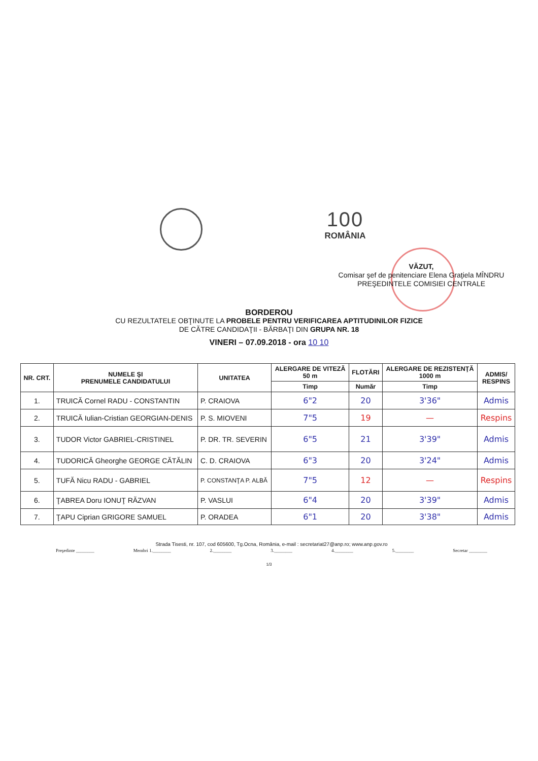100
ROMÂNIA
VĂZUT,
Comisar şef de penitenciare Elena Graţiela MÎNDRU
PREŞEDINTELE COMISIEI CENTRALE
BORDEROU
CU REZULTATELE OBŢINUTE LA PROBELE PENTRU VERIFICAREA APTITUDINILOR FIZICE
DE CĂTRE CANDIDAŢII - BĂRBAŢI DIN GRUPA NR. 18
VINERI – 07.09.2018 - ora 10 10
| NR. CRT. | NUMELE ŞI PRENUMELE CANDIDATULUI | UNITATEA | ALERGARE DE VITEZĂ 50 m | FLOTĂRI | ALERGARE DE REZISTENŢĂ 1000 m | ADMIS/ RESPINS |
| --- | --- | --- | --- | --- | --- | --- |
| | | | Timp | Număr | Timp | |
| 1. | TRUICĂ Cornel RADU - CONSTANTIN | P. CRAIOVA | 6"2 | 20 | 3'36" | Admis |
| 2. | TRUICĂ Iulian-Cristian GEORGIAN-DENIS | P. S. MIOVENI | 7"5 | 19 | — | Respins |
| 3. | TUDOR Victor GABRIEL-CRISTINEL | P. DR. TR. SEVERIN | 6"5 | 21 | 3'39" | Admis |
| 4. | TUDORICĂ Gheorghe GEORGE CĂTĂLIN | C. D. CRAIOVA | 6"3 | 20 | 3'24" | Admis |
| 5. | TUFĂ Nicu RADU - GABRIEL | P. CONSTANŢA P. ALBĂ | 7"5 | 12 | — | Respins |
| 6. | ŢABREA Doru IONUŢ RĂZVAN | P. VASLUI | 6"4 | 20 | 3'39" | Admis |
| 7. | ŢAPU Ciprian GRIGORE SAMUEL | P. ORADEA | 6"1 | 20 | 3'38" | Admis |
Strada Tisesti, nr. 107, cod 605600, Tg.Ocna, România, e-mail : secretariat27@anp.ro; www.anp.gov.ro
Preşedinte ________ Membri 1.________ 2.________ 3.________ 4.________ 5.________ Secretar ________
1/3